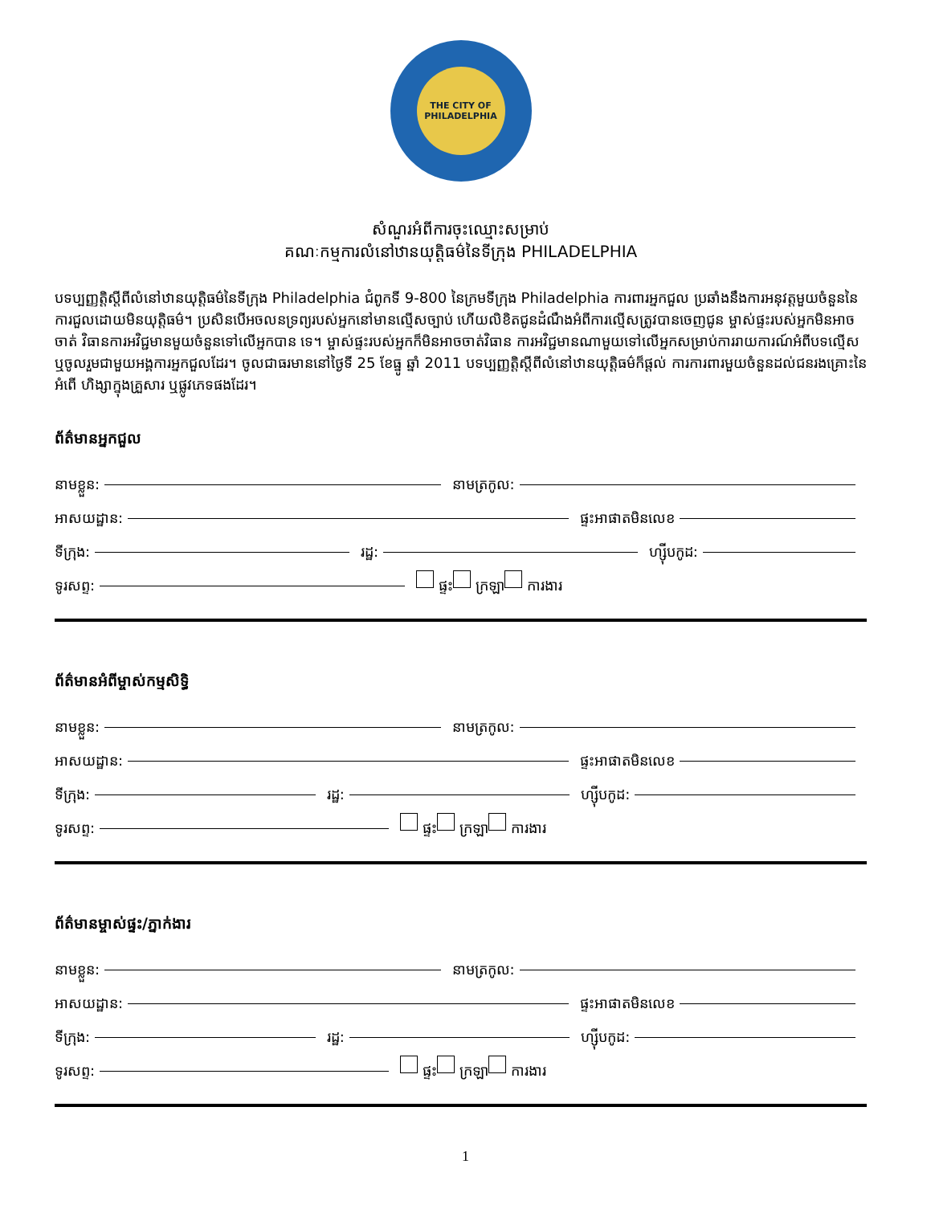THE CITY OF PHILADELPHIA
សំណួរអំពីការចុះឈ្មោះសម្រាប់
គណៈកម្មការលំនៅឋានយុត្តិធម៌នៃទីក្រុង PHILADELPHIA
បទប្បញ្ញត្តិស្តីពីលំនៅឋានយុត្តិធម៌នៃទីក្រុង Philadelphia ជំពូកទី 9-800 នៃក្រមទីក្រុង Philadelphia ការពារអ្នកជួល ប្រឆាំងនឹងការអនុវត្តមួយចំនួននៃការជួលដោយមិនយុត្តិធម៌។ ប្រសិនបើអចលនទ្រព្យរបស់អ្នកនៅមានល្មើសច្បាប់ ហើយលិខិតជូនដំណឹងអំពីការល្មើសត្រូវបានចេញជូន ម្ចាស់ផ្ទះរបស់អ្នកមិនអាចចាត់ វិធានការអវិជ្ជមានមួយចំនួនទៅលើអ្នកបាន ទេ។ ម្ចាស់ផ្ទះរបស់អ្នកក៏មិនអាចចាត់វិធាន ការអវិជ្ជមានណាមួយទៅលើអ្នកសម្រាប់ការរាយការណ៍អំពីបទល្មើស ឬចូលរួមជាមួយអង្គការអ្នកជួលដែរ។ ចូលជាធរមាននៅថ្ងៃទី 25 ខែធ្នូ ឆ្នាំ 2011 បទប្បញ្ញត្តិស្តីពីលំនៅឋានយុត្តិធម៌ក៏ផ្តល់ ការការពារមួយចំនួនដល់ជនរងគ្រោះនៃអំពើ ហិង្សាក្នុងគ្រួសារ ឬផ្លូវភេទផងដែរ។
ព័ត៌មានអ្នកជួល
នាមខ្លួន: នាមត្រកូល:
អាសយដ្ឋាន: ផ្ទះអាផាតមិនលេខ
ទីក្រុង: រដ្ឋ: ហ្ស៊ីបកូដ:
ទូរសព្ទ: ផ្ទះ ក្រឡា ការងារ
ព័ត៌មានអំពីម្ចាស់កម្មសិទ្ធិ
នាមខ្លួន: នាមត្រកូល:
អាសយដ្ឋាន: ផ្ទះអាផាតមិនលេខ
ទីក្រុង: រដ្ឋ: ហ្ស៊ីបកូដ:
ទូរសព្ទ: ផ្ទះ ក្រឡា ការងារ
ព័ត៌មានម្ចាស់ផ្ទះ/ភ្នាក់ងារ
នាមខ្លួន: នាមត្រកូល:
អាសយដ្ឋាន: ផ្ទះអាផាតមិនលេខ
ទីក្រុង: រដ្ឋ: ហ្ស៊ីបកូដ:
ទូរសព្ទ: ផ្ទះ ក្រឡា ការងារ
1